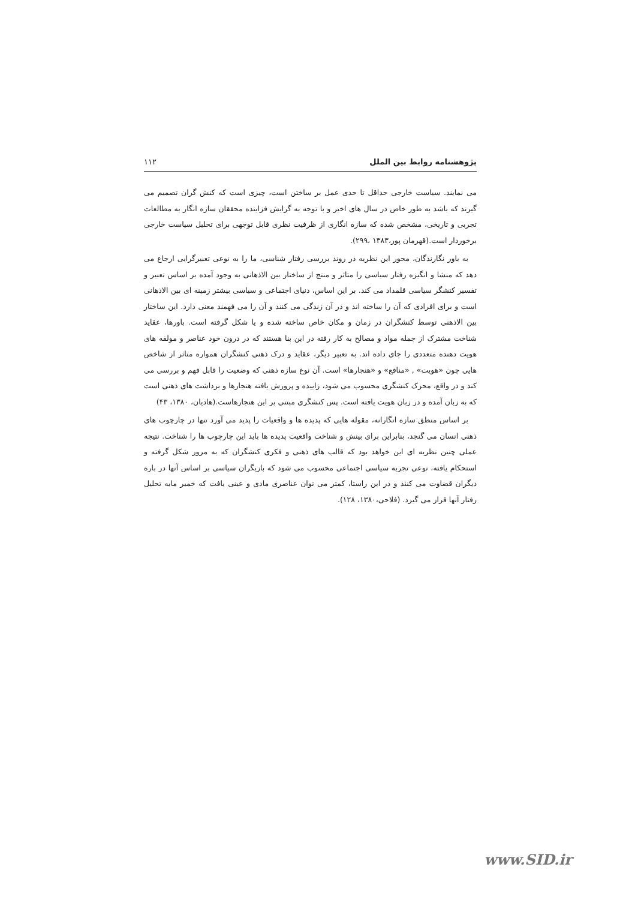پژوهشنامه روابط بین الملل ۱۱۲
می نمایند. سیاست خارجی حداقل تا حدی عمل بر ساختن است، چیزی است که کنش گران تصمیم می گیرند که باشد به طور خاص در سال های اخیر و با توجه به گرایش فزاینده محققان سازه انگار به مطالعات تجربی و تاریخی، مشخص شده که سازه انگاری از ظرفیت نظری قابل توجهی برای تحلیل سیاست خارجی برخوردار است.(قهرمان پور،۱۳۸۳ ،۲۹۹).
به باور نگارندگان، محور این نظریه در روند بررسی رفتار شناسی، ما را به نوعی تعبیرگرایی ارجاع می دهد که منشا و انگیزه رفتار سیاسی را متاثر و منتج از ساختار بین الاذهانی به وجود آمده بر اساس تعبیر و تفسیر کنشگر سیاسی قلمداد می کند. بر این اساس، دنیای اجتماعی و سیاسی بیشتر زمینه ای بین الاذهانی است و برای افرادی که آن را ساخته اند و در آن زندگی می کنند و آن را می فهمند معنی دارد. این ساختار بین الاذهنی توسط کنشگران در زمان و مکان خاص ساخته شده و یا شکل گرفته است. باورها، عقاید شناخت مشترک از جمله مواد و مصالح به کار رفته در این بنا هستند که در درون خود عناصر و مولفه های هویت دهنده متعددی را جای داده اند. به تعبیر دیگر، عقاید و درک ذهنی کنشگران همواره متاثر از شاخص هایی چون «هویت» , «منافع» و «هنجارها» است. آن نوع سازه ذهنی که وضعیت را قابل فهم و بررسی می کند و در واقع، محرک کنشگری محسوب می شود، زاییده و پرورش یافته هنجارها و برداشت های ذهنی است که به زبان آمده و در زبان هویت یافته است. پس کنشگری مبتنی بر این هنجارهاست.(هادیان، ۱۳۸۰، ۴۳)
بر اساس منطق سازه انگارانه، مقوله هایی که پدیده ها و واقعیات را پدید می آورد تنها در چارچوب های ذهنی انسان می گنجد، بنابراین برای بینش و شناخت واقعیت پدیده ها باید این چارچوب ها را شناخت. نتیجه عملی چنین نظریه ای این خواهد بود که قالب های ذهنی و فکری کنشگران که به مرور شکل گرفته و استحکام یافته، نوعی تجربه سیاسی اجتماعی محسوب می شود که بازیگران سیاسی بر اساس آنها در باره دیگران قضاوت می کنند و در این راستا، کمتر می توان عناصری مادی و عینی یافت که خمیر مایه تحلیل رفتار آنها قرار می گیرد. (فلاحی،۱۳۸۰، ۱۲۸).
www.SID.ir